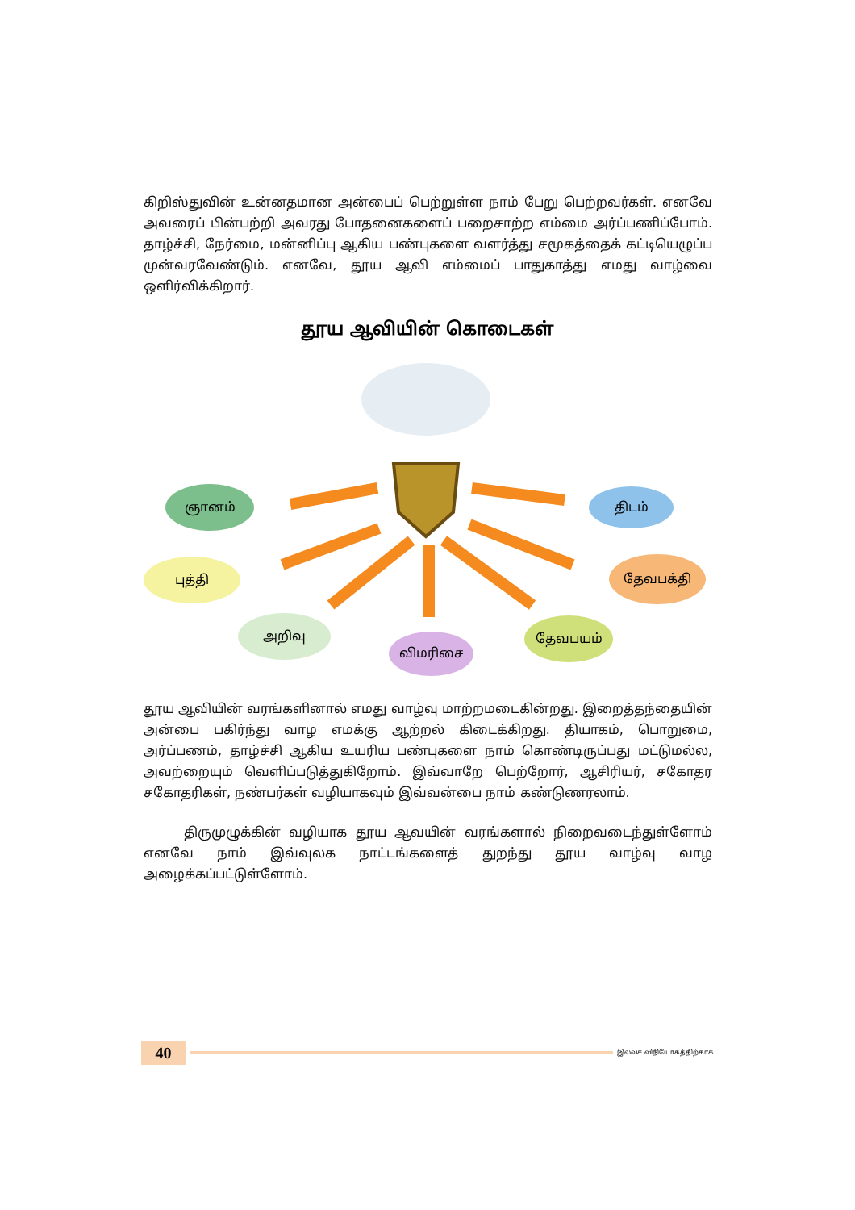கிறிஸ்துவின் உன்னதமான அன்பைப் பெற்றுள்ள நாம் பேறு பெற்றவர்கள். எனவே அவரைப் பின்பற்றி அவரது போதனைகளைப் பறைசாற்ற எம்மை அர்ப்பணிப்போம். தாழ்ச்சி, நேர்மை, மன்னிப்பு ஆகிய பண்புகளை வளர்த்து சமூகத்தைக் கட்டியெழுப்ப முன்வரவேண்டும். எனவே, தூய ஆவி எம்மைப் பாதுகாத்து எமது வாழ்வை ஒளிர்விக்கிறார்.
தூய ஆவியின் கொடைகள்
ஞானம்
புத்தி
அறிவு
விமரிசை
தேவபயம்
தேவபக்தி
திடம்
தூய ஆவியின் வரங்களினால் எமது வாழ்வு மாற்றமடைகின்றது. இறைத்தந்தையின் அன்பை பகிர்ந்து வாழ எமக்கு ஆற்றல் கிடைக்கிறது. தியாகம், பொறுமை, அர்ப்பணம், தாழ்ச்சி ஆகிய உயரிய பண்புகளை நாம் கொண்டிருப்பது மட்டுமல்ல, அவற்றையும் வெளிப்படுத்துகிறோம். இவ்வாறே பெற்றோர், ஆசிரியர், சகோதர சகோதரிகள், நண்பர்கள் வழியாகவும் இவ்வன்பை நாம் கண்டுணரலாம்.
திருமுழுக்கின் வழியாக தூய ஆவயின் வரங்களால் நிறைவடைந்துள்ளோம் எனவே நாம் இவ்வுலக நாட்டங்களைத் துறந்து தூய வாழ்வு வாழ அழைக்கப்பட்டுள்ளோம்.
40
இலவச விநியோகத்திற்காக